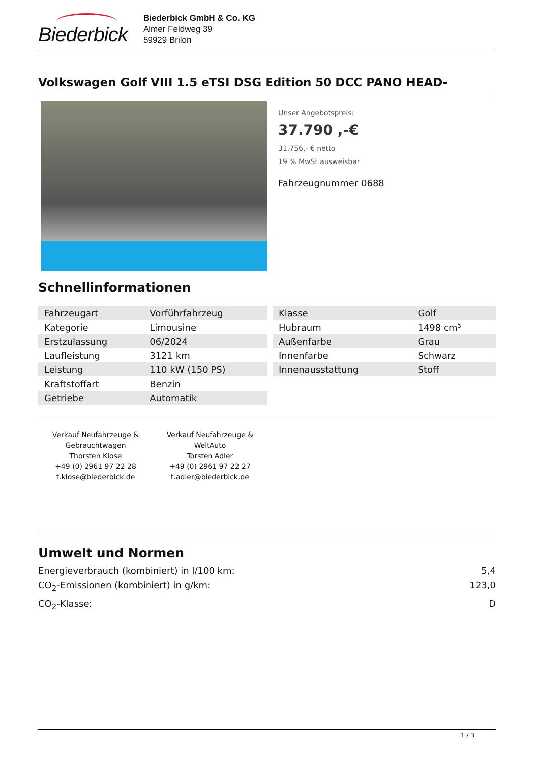Biederbick
Biederbick GmbH & Co. KG
Almer Feldweg 39
59929 Brilon
Volkswagen Golf VIII 1.5 eTSI DSG Edition 50 DCC PANO HEAD-
Unser Angebotspreis:
37.790 ,-€
31.756,- € netto
19 % MwSt ausweisbar
Fahrzeugnummer 0688
Schnellinformationen
| Fahrzeugart | Vorführfahrzeug |
| Kategorie | Limousine |
| Erstzulassung | 06/2024 |
| Laufleistung | 3121 km |
| Leistung | 110 kW (150 PS) |
| Kraftstoffart | Benzin |
| Getriebe | Automatik |
| Klasse | Golf |
| Hubraum | 1498 cm³ |
| Außenfarbe | Grau |
| Innenfarbe | Schwarz |
| Innenausstattung | Stoff |
Verkauf Neufahrzeuge & Gebrauchtwagen
Thorsten Klose
+49 (0) 2961 97 22 28
t.klose@biederbick.de
Verkauf Neufahrzeuge & WeltAuto
Torsten Adler
+49 (0) 2961 97 22 27
t.adler@biederbick.de
Umwelt und Normen
Energieverbrauch (kombiniert) in l/100 km: 5,4
CO<sub>2</sub>-Emissionen (kombiniert) in g/km: 123,0
CO<sub>2</sub>-Klasse: D
1 / 3